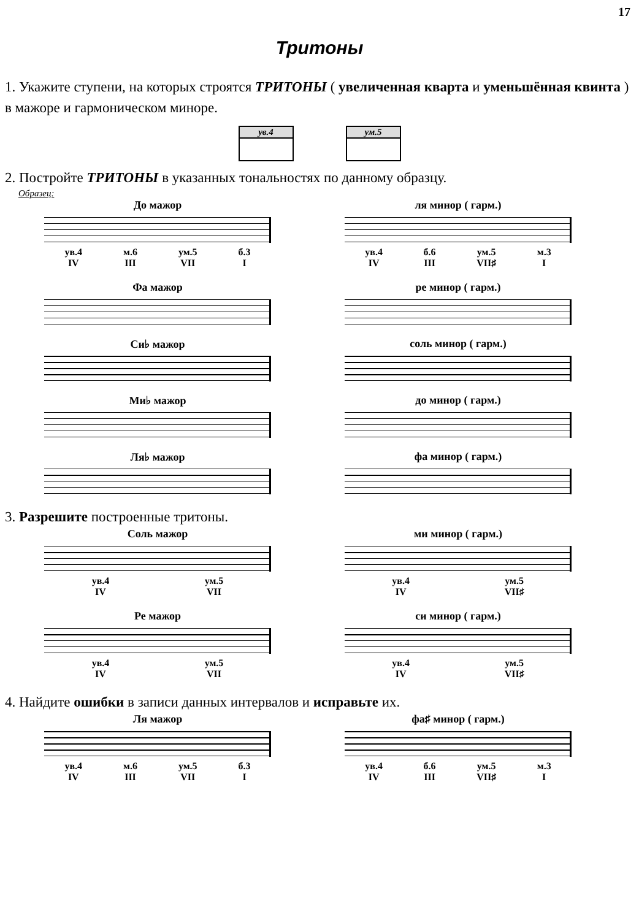17
Тритоны
1. Укажите ступени, на которых строятся ТРИТОНЫ ( увеличенная кварта и уменьшённая квинта ) в мажоре и гармоническом миноре.
ув.4 ум.5
2. Постройте ТРИТОНЫ в указанных тональностях по данному образцу.
Образец:
До мажор
ув.4
IV м.6
III ум.5
VII б.3
I
ля минор ( гарм.)
ув.4
IV б.6
III ум.5
VII♯ м.3
I
Фа мажор
ре минор ( гарм.)
Си♭ мажор
соль минор ( гарм.)
Ми♭ мажор
до минор ( гарм.)
Ля♭ мажор
фа минор ( гарм.)
3. Разрешите построенные тритоны.
Соль мажор
ув.4
IV ум.5
VII
ми минор ( гарм.)
ув.4
IV ум.5
VII♯
Ре мажор
ув.4
IV ум.5
VII
си минор ( гарм.)
ув.4
IV ум.5
VII♯
4. Найдите ошибки в записи данных интервалов и исправьте их.
Ля мажор
ув.4
IV м.6
III ум.5
VII б.3
I
фа♯ минор ( гарм.)
ув.4
IV б.6
III ум.5
VII♯ м.3
I